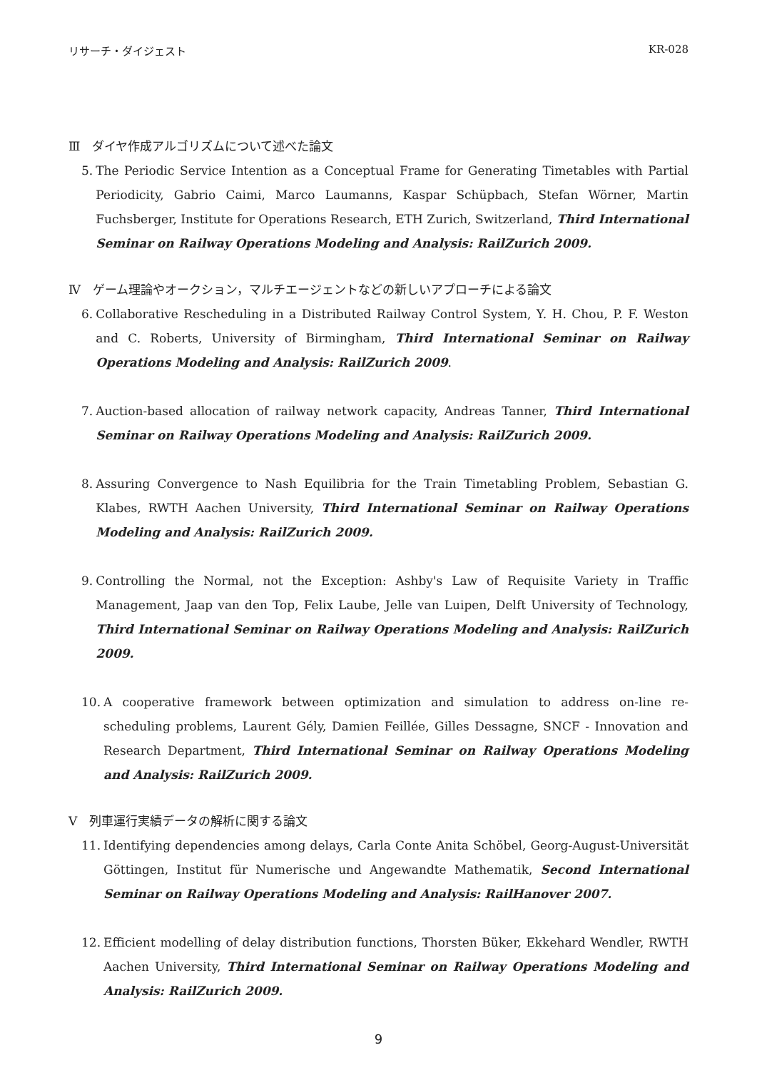リサーチ・ダイジェスト KR-028
Ⅲ　ダイヤ作成アルゴリズムについて述べた論文
5. The Periodic Service Intention as a Conceptual Frame for Generating Timetables with Partial Periodicity, Gabrio Caimi, Marco Laumanns, Kaspar Schüpbach, Stefan Wörner, Martin Fuchsberger, Institute for Operations Research, ETH Zurich, Switzerland, Third International Seminar on Railway Operations Modeling and Analysis: RailZurich 2009.
Ⅳ　ゲーム理論やオークション，マルチエージェントなどの新しいアプローチによる論文
6. Collaborative Rescheduling in a Distributed Railway Control System, Y. H. Chou, P. F. Weston and C. Roberts, University of Birmingham, Third International Seminar on Railway Operations Modeling and Analysis: RailZurich 2009.
7. Auction-based allocation of railway network capacity, Andreas Tanner, Third International Seminar on Railway Operations Modeling and Analysis: RailZurich 2009.
8. Assuring Convergence to Nash Equilibria for the Train Timetabling Problem, Sebastian G. Klabes, RWTH Aachen University, Third International Seminar on Railway Operations Modeling and Analysis: RailZurich 2009.
9. Controlling the Normal, not the Exception: Ashby's Law of Requisite Variety in Traffic Management, Jaap van den Top, Felix Laube, Jelle van Luipen, Delft University of Technology, Third International Seminar on Railway Operations Modeling and Analysis: RailZurich 2009.
10. A cooperative framework between optimization and simulation to address on-line re-scheduling problems, Laurent Gély, Damien Feillée, Gilles Dessagne, SNCF - Innovation and Research Department, Third International Seminar on Railway Operations Modeling and Analysis: RailZurich 2009.
Ⅴ　列車運行実績データの解析に関する論文
11. Identifying dependencies among delays, Carla Conte Anita Schöbel, Georg-August-Universität Göttingen, Institut für Numerische und Angewandte Mathematik, Second International Seminar on Railway Operations Modeling and Analysis: RailHanover 2007.
12. Efficient modelling of delay distribution functions, Thorsten Büker, Ekkehard Wendler, RWTH Aachen University, Third International Seminar on Railway Operations Modeling and Analysis: RailZurich 2009.
9